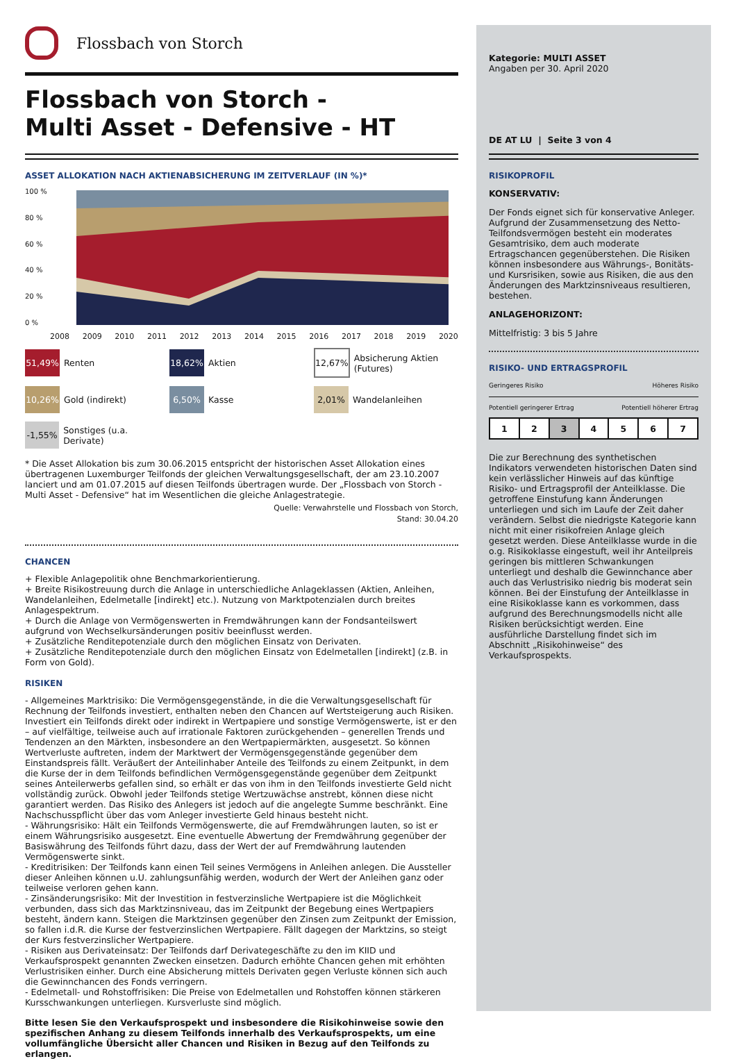Flossbach von Storch
Flossbach von Storch -
Multi Asset - Defensive - HT
ASSET ALLOKATION NACH AKTIENABSICHERUNG IM ZEITVERLAUF (IN %)*
100 %
80 %
60 %
40 %
20 %
0 %
2008 2009 2010 2011 2012 2013 2014 2015 2016 2017 2018 2019 2020
51,49% Renten
18,62% Aktien
12,67% Absicherung Aktien (Futures)
10,26% Gold (indirekt)
6,50% Kasse
2,01% Wandelanleihen
-1,55% Sonstiges (u.a. Derivate)
* Die Asset Allokation bis zum 30.06.2015 entspricht der historischen Asset Allokation eines übertragenen Luxemburger Teilfonds der gleichen Verwaltungsgesellschaft, der am 23.10.2007 lanciert und am 01.07.2015 auf diesen Teilfonds übertragen wurde. Der „Flossbach von Storch - Multi Asset - Defensive“ hat im Wesentlichen die gleiche Anlagestrategie.
Quelle: Verwahrstelle und Flossbach von Storch,
Stand: 30.04.20
CHANCEN
+ Flexible Anlagepolitik ohne Benchmarkorientierung.
+ Breite Risikostreuung durch die Anlage in unterschiedliche Anlageklassen (Aktien, Anleihen, Wandelanleihen, Edelmetalle [indirekt] etc.). Nutzung von Marktpotenzialen durch breites Anlagespektrum.
+ Durch die Anlage von Vermögenswerten in Fremdwährungen kann der Fondsanteilswert aufgrund von Wechselkursänderungen positiv beeinflusst werden.
+ Zusätzliche Renditepotenziale durch den möglichen Einsatz von Derivaten.
+ Zusätzliche Renditepotenziale durch den möglichen Einsatz von Edelmetallen [indirekt] (z.B. in Form von Gold).
RISIKEN
- Allgemeines Marktrisiko: Die Vermögensgegenstände, in die die Verwaltungsgesellschaft für Rechnung der Teilfonds investiert, enthalten neben den Chancen auf Wertsteigerung auch Risiken. Investiert ein Teilfonds direkt oder indirekt in Wertpapiere und sonstige Vermögenswerte, ist er den – auf vielfältige, teilweise auch auf irrationale Faktoren zurückgehenden – generellen Trends und Tendenzen an den Märkten, insbesondere an den Wertpapiermärkten, ausgesetzt. So können Wertverluste auftreten, indem der Marktwert der Vermögensgegenstände gegenüber dem Einstandspreis fällt. Veräußert der Anteilinhaber Anteile des Teilfonds zu einem Zeitpunkt, in dem die Kurse der in dem Teilfonds befindlichen Vermögensgegenstände gegenüber dem Zeitpunkt seines Anteilerwerbs gefallen sind, so erhält er das von ihm in den Teilfonds investierte Geld nicht vollständig zurück. Obwohl jeder Teilfonds stetige Wertzuwächse anstrebt, können diese nicht garantiert werden. Das Risiko des Anlegers ist jedoch auf die angelegte Summe beschränkt. Eine Nachschusspflicht über das vom Anleger investierte Geld hinaus besteht nicht.
- Währungsrisiko: Hält ein Teilfonds Vermögenswerte, die auf Fremdwährungen lauten, so ist er einem Währungsrisiko ausgesetzt. Eine eventuelle Abwertung der Fremdwährung gegenüber der Basiswährung des Teilfonds führt dazu, dass der Wert der auf Fremdwährung lautenden Vermögenswerte sinkt.
- Kreditrisiken: Der Teilfonds kann einen Teil seines Vermögens in Anleihen anlegen. Die Aussteller dieser Anleihen können u.U. zahlungsunfähig werden, wodurch der Wert der Anleihen ganz oder teilweise verloren gehen kann.
- Zinsänderungsrisiko: Mit der Investition in festverzinsliche Wertpapiere ist die Möglichkeit verbunden, dass sich das Marktzinsniveau, das im Zeitpunkt der Begebung eines Wertpapiers besteht, ändern kann. Steigen die Marktzinsen gegenüber den Zinsen zum Zeitpunkt der Emission, so fallen i.d.R. die Kurse der festverzinslichen Wertpapiere. Fällt dagegen der Marktzins, so steigt der Kurs festverzinslicher Wertpapiere.
- Risiken aus Derivateinsatz: Der Teilfonds darf Derivategeschäfte zu den im KIID und Verkaufsprospekt genannten Zwecken einsetzen. Dadurch erhöhte Chancen gehen mit erhöhten Verlustrisiken einher. Durch eine Absicherung mittels Derivaten gegen Verluste können sich auch die Gewinnchancen des Fonds verringern.
- Edelmetall- und Rohstoffrisiken: Die Preise von Edelmetallen und Rohstoffen können stärkeren Kursschwankungen unterliegen. Kursverluste sind möglich.
Bitte lesen Sie den Verkaufsprospekt und insbesondere die Risikohinweise sowie den spezifischen Anhang zu diesem Teilfonds innerhalb des Verkaufsprospekts, um eine vollumfängliche Übersicht aller Chancen und Risiken in Bezug auf den Teilfonds zu erlangen.
Kategorie: MULTI ASSET
Angaben per 30. April 2020
DE AT LU | Seite 3 von 4
RISIKOPROFIL
KONSERVATIV:
Der Fonds eignet sich für konservative Anleger. Aufgrund der Zusammensetzung des Netto-Teilfondsvermögen besteht ein moderates Gesamtrisiko, dem auch moderate Ertragschancen gegenüberstehen. Die Risiken können insbesondere aus Währungs-, Bonitäts- und Kursrisiken, sowie aus Risiken, die aus den Änderungen des Marktzinsniveaus resultieren, bestehen.
ANLAGEHORIZONT:
Mittelfristig: 3 bis 5 Jahre
RISIKO- UND ERTRAGSPROFIL
Geringeres Risiko Höheres Risiko
Potentiell geringerer Ertrag Potentiell höherer Ertrag
| 1 | 2 | 3 | 4 | 5 | 6 | 7 |
Die zur Berechnung des synthetischen Indikators verwendeten historischen Daten sind kein verlässlicher Hinweis auf das künftige Risiko- und Ertragsprofil der Anteilklasse. Die getroffene Einstufung kann Änderungen unterliegen und sich im Laufe der Zeit daher verändern. Selbst die niedrigste Kategorie kann nicht mit einer risikofreien Anlage gleich gesetzt werden. Diese Anteilklasse wurde in die o.g. Risikoklasse eingestuft, weil ihr Anteilpreis geringen bis mittleren Schwankungen unterliegt und deshalb die Gewinnchance aber auch das Verlustrisiko niedrig bis moderat sein können. Bei der Einstufung der Anteilklasse in eine Risikoklasse kann es vorkommen, dass aufgrund des Berechnungsmodells nicht alle Risiken berücksichtigt werden. Eine ausführliche Darstellung findet sich im Abschnitt „Risikohinweise“ des Verkaufsprospekts.